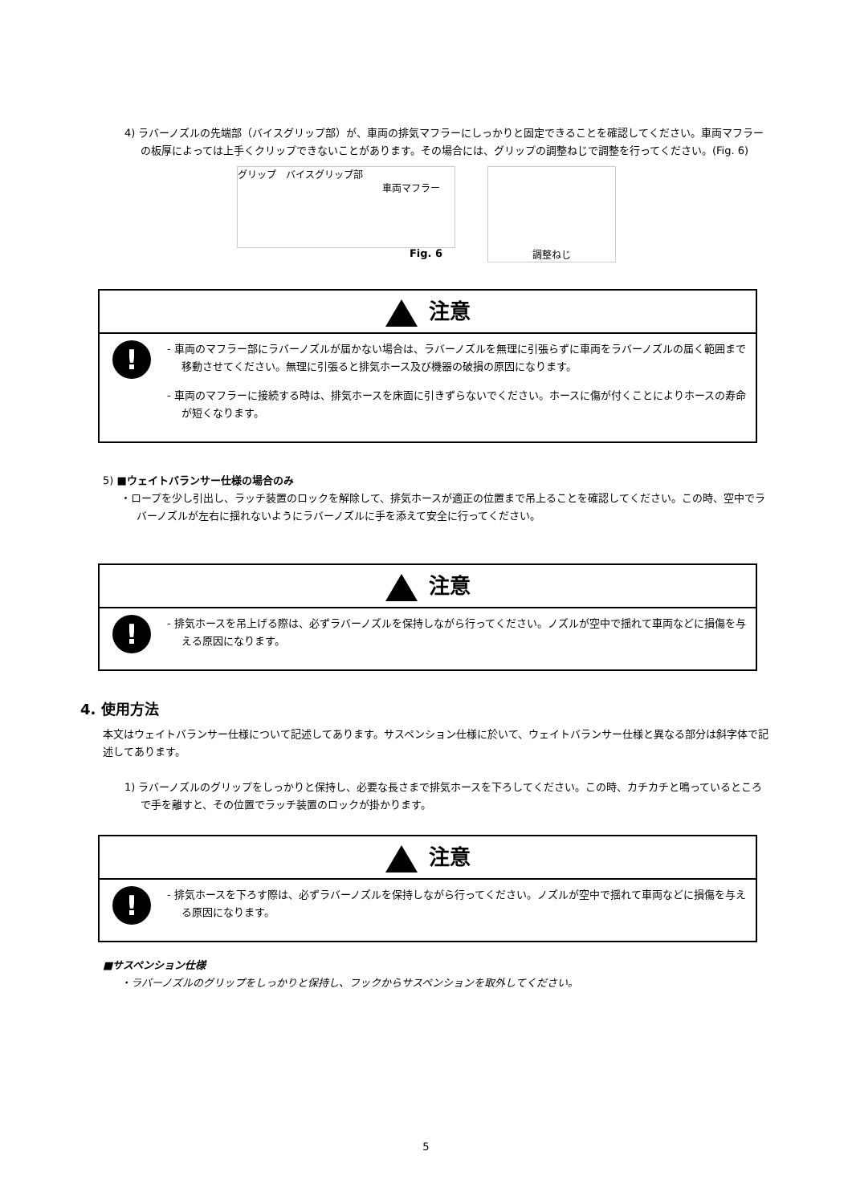4) ラバーノズルの先端部（バイスグリップ部）が、車両の排気マフラーにしっかりと固定できることを確認してください。車両マフラーの板厚によっては上手くクリップできないことがあります。その場合には、グリップの調整ねじで調整を行ってください。(Fig. 6)
グリップ　バイスグリップ部
車両マフラー
調整ねじ
Fig. 6
注意
!
- 車両のマフラー部にラバーノズルが届かない場合は、ラバーノズルを無理に引張らずに車両をラバーノズルの届く範囲まで移動させてください。無理に引張ると排気ホース及び機器の破損の原因になります。
- 車両のマフラーに接続する時は、排気ホースを床面に引きずらないでください。ホースに傷が付くことによりホースの寿命が短くなります。
5) ■ウェイトバランサー仕様の場合のみ
・ロープを少し引出し、ラッチ装置のロックを解除して、排気ホースが適正の位置まで吊上ることを確認してください。この時、空中でラバーノズルが左右に揺れないようにラバーノズルに手を添えて安全に行ってください。
注意
!
- 排気ホースを吊上げる際は、必ずラバーノズルを保持しながら行ってください。ノズルが空中で揺れて車両などに損傷を与える原因になります。
4. 使用方法
本文はウェイトバランサー仕様について記述してあります。サスペンション仕様に於いて、ウェイトバランサー仕様と異なる部分は斜字体で記述してあります。
1) ラバーノズルのグリップをしっかりと保持し、必要な長さまで排気ホースを下ろしてください。この時、カチカチと鳴っているところで手を離すと、その位置でラッチ装置のロックが掛かります。
注意
!
- 排気ホースを下ろす際は、必ずラバーノズルを保持しながら行ってください。ノズルが空中で揺れて車両などに損傷を与える原因になります。
■サスペンション仕様
・ラバーノズルのグリップをしっかりと保持し、フックからサスペンションを取外してください。
5